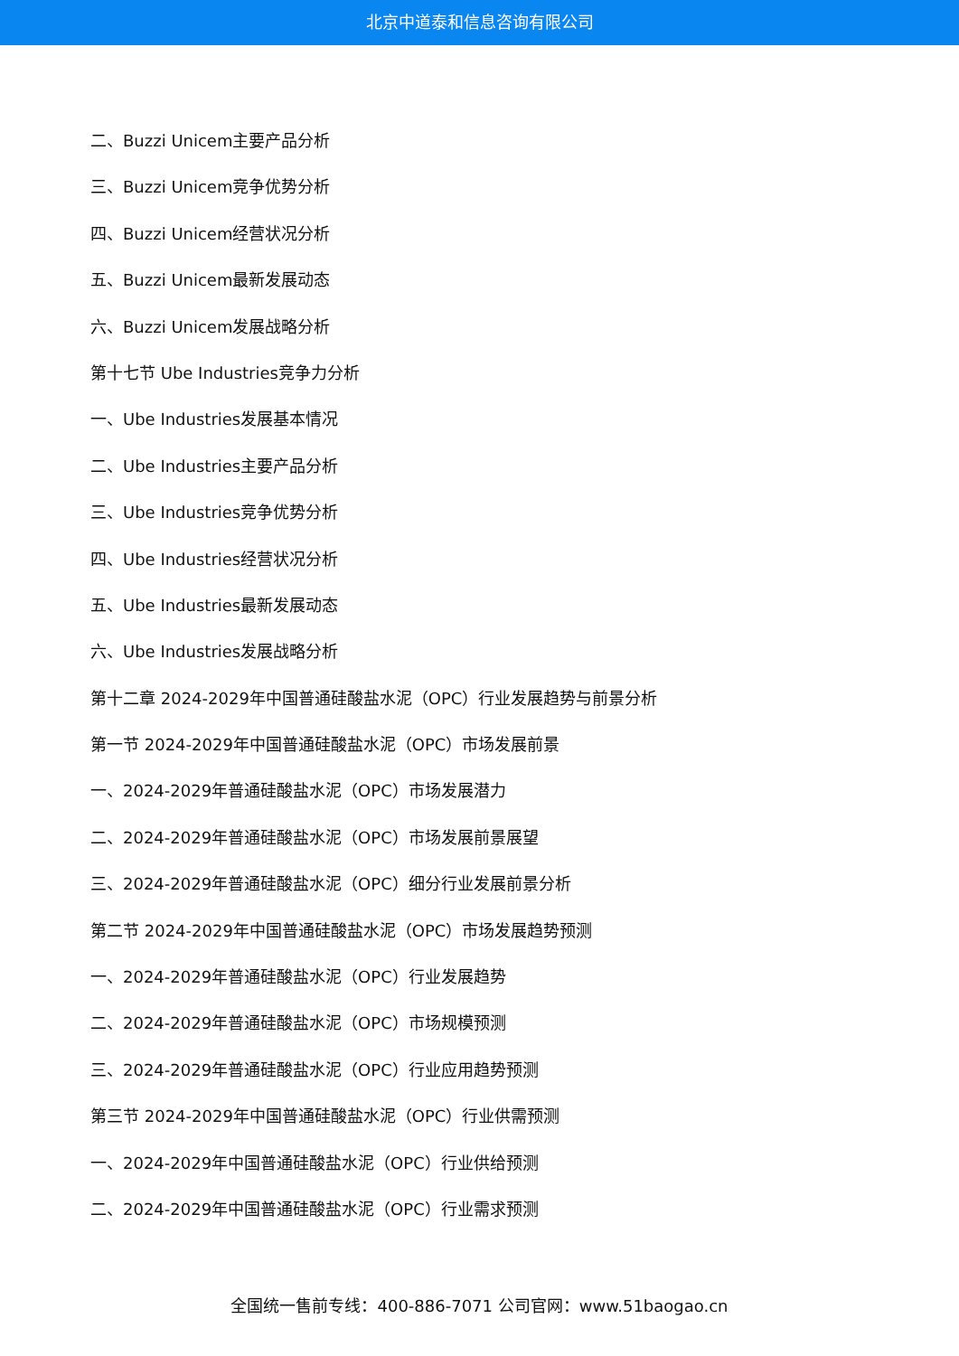北京中道泰和信息咨询有限公司
二、Buzzi Unicem主要产品分析
三、Buzzi Unicem竞争优势分析
四、Buzzi Unicem经营状况分析
五、Buzzi Unicem最新发展动态
六、Buzzi Unicem发展战略分析
第十七节 Ube Industries竞争力分析
一、Ube Industries发展基本情况
二、Ube Industries主要产品分析
三、Ube Industries竞争优势分析
四、Ube Industries经营状况分析
五、Ube Industries最新发展动态
六、Ube Industries发展战略分析
第十二章 2024-2029年中国普通硅酸盐水泥（OPC）行业发展趋势与前景分析
第一节 2024-2029年中国普通硅酸盐水泥（OPC）市场发展前景
一、2024-2029年普通硅酸盐水泥（OPC）市场发展潜力
二、2024-2029年普通硅酸盐水泥（OPC）市场发展前景展望
三、2024-2029年普通硅酸盐水泥（OPC）细分行业发展前景分析
第二节 2024-2029年中国普通硅酸盐水泥（OPC）市场发展趋势预测
一、2024-2029年普通硅酸盐水泥（OPC）行业发展趋势
二、2024-2029年普通硅酸盐水泥（OPC）市场规模预测
三、2024-2029年普通硅酸盐水泥（OPC）行业应用趋势预测
第三节 2024-2029年中国普通硅酸盐水泥（OPC）行业供需预测
一、2024-2029年中国普通硅酸盐水泥（OPC）行业供给预测
二、2024-2029年中国普通硅酸盐水泥（OPC）行业需求预测
全国统一售前专线：400-886-7071 公司官网：www.51baogao.cn